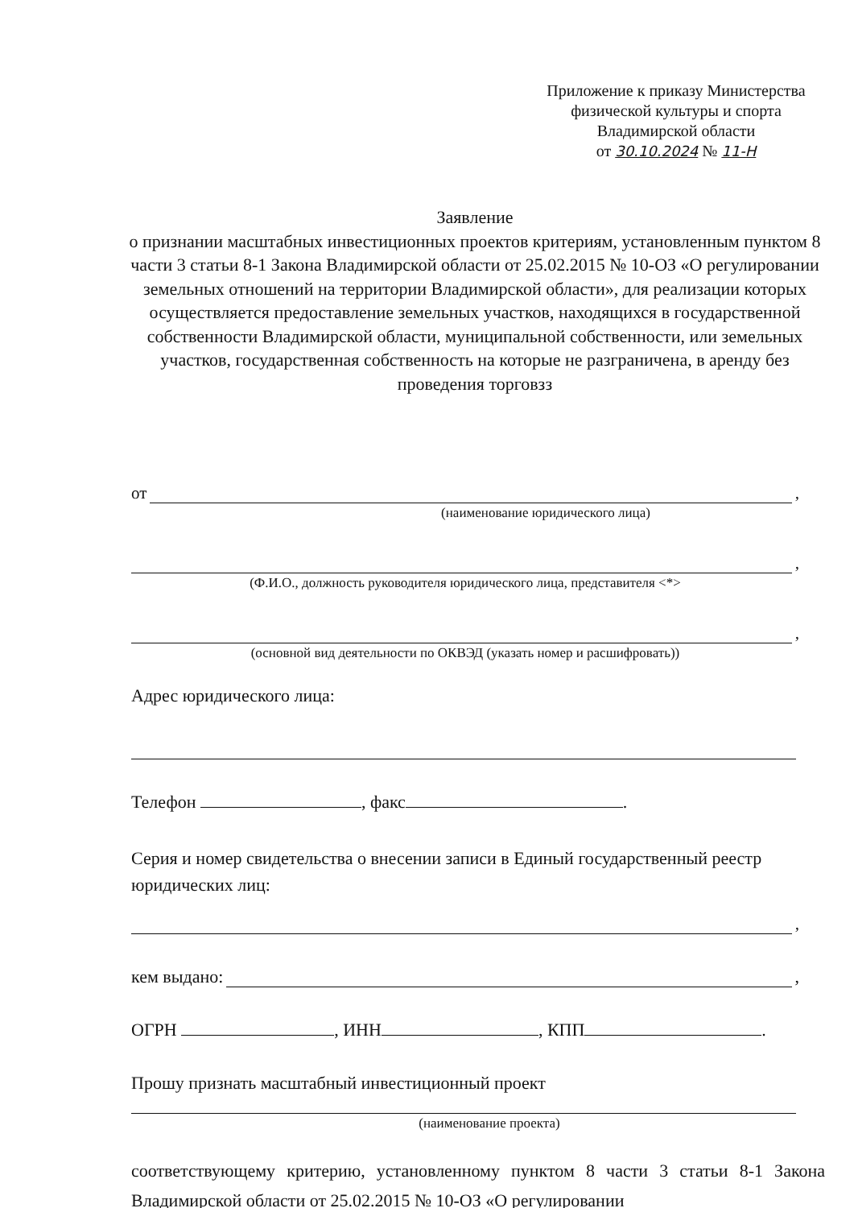Приложение к приказу Министерства
физической культуры и спорта
Владимирской области
от 30.10.2024 № 11-Н
Заявление
о признании масштабных инвестиционных проектов критериям, установленным пунктом 8 части 3 статьи 8-1 Закона Владимирской области от 25.02.2015 № 10-ОЗ «О регулировании земельных отношений на территории Владимирской области», для реализации которых осуществляется предоставление земельных участков, находящихся в государственной собственности Владимирской области, муниципальной собственности, или земельных участков, государственная собственность на которые не разграничена, в аренду без проведения торговзз
от ,
(наименование юридического лица)
,
(Ф.И.О., должность руководителя юридического лица, представителя <*>
,
(основной вид деятельности по ОКВЭД (указать номер и расшифровать))
Адрес юридического лица:
Телефон , факс .
Серия и номер свидетельства о внесении записи в Единый государственный реестр юридических лиц:
,
кем выдано: ,
ОГРН , ИНН , КПП .
Прошу признать масштабный инвестиционный проект
(наименование проекта)
соответствующему критерию, установленному пунктом 8 части 3 статьи 8-1 Закона Владимирской области от 25.02.2015 № 10-ОЗ «О регулировании